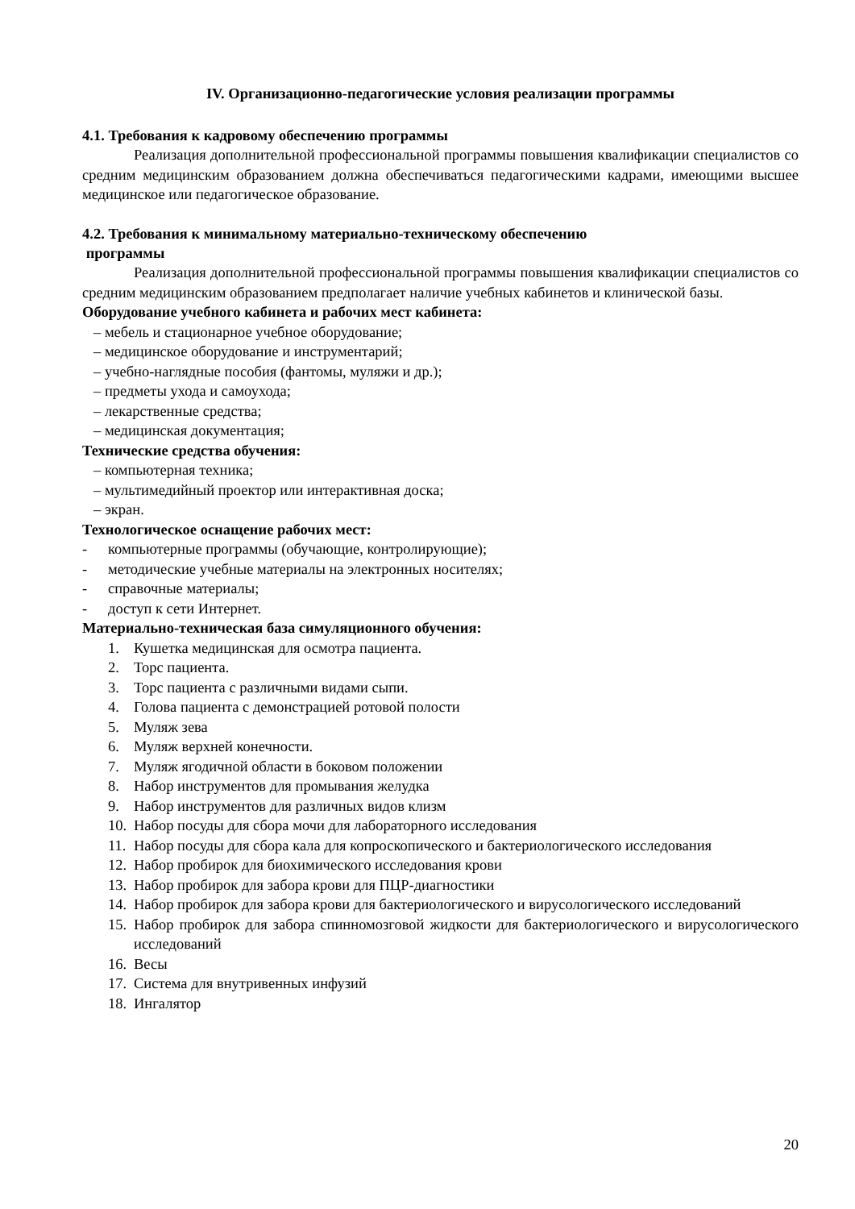IV. Организационно-педагогические условия реализации программы
4.1. Требования к кадровому обеспечению программы
Реализация дополнительной профессиональной программы повышения квалификации специалистов со средним медицинским образованием должна обеспечиваться педагогическими кадрами, имеющими высшее медицинское или педагогическое образование.
4.2. Требования к минимальному материально-техническому обеспечению
программы
Реализация дополнительной профессиональной программы повышения квалификации специалистов со средним медицинским образованием предполагает наличие учебных кабинетов и клинической базы.
Оборудование учебного кабинета и рабочих мест кабинета:
– мебель и стационарное учебное оборудование;
– медицинское оборудование и инструментарий;
– учебно-наглядные пособия (фантомы, муляжи и др.);
– предметы ухода и самоухода;
– лекарственные средства;
– медицинская документация;
Технические средства обучения:
– компьютерная техника;
– мультимедийный проектор или интерактивная доска;
– экран.
Технологическое оснащение рабочих мест:
- компьютерные программы (обучающие, контролирующие);
- методические учебные материалы на электронных носителях;
- справочные материалы;
- доступ к сети Интернет.
Материально-техническая база симуляционного обучения:
1. Кушетка медицинская для осмотра пациента.
2. Торс пациента.
3. Торс пациента с различными видами сыпи.
4. Голова пациента с демонстрацией ротовой полости
5. Муляж зева
6. Муляж верхней конечности.
7. Муляж ягодичной области в боковом положении
8. Набор инструментов для промывания желудка
9. Набор инструментов для различных видов клизм
10. Набор посуды для сбора мочи для лабораторного исследования
11. Набор посуды для сбора кала для копроскопического и бактериологического исследования
12. Набор пробирок для биохимического исследования крови
13. Набор пробирок для забора крови для ПЦР-диагностики
14. Набор пробирок для забора крови для бактериологического и вирусологического исследований
15. Набор пробирок для забора спинномозговой жидкости для бактериологического и вирусологического исследований
16. Весы
17. Система для внутривенных инфузий
18. Ингалятор
20